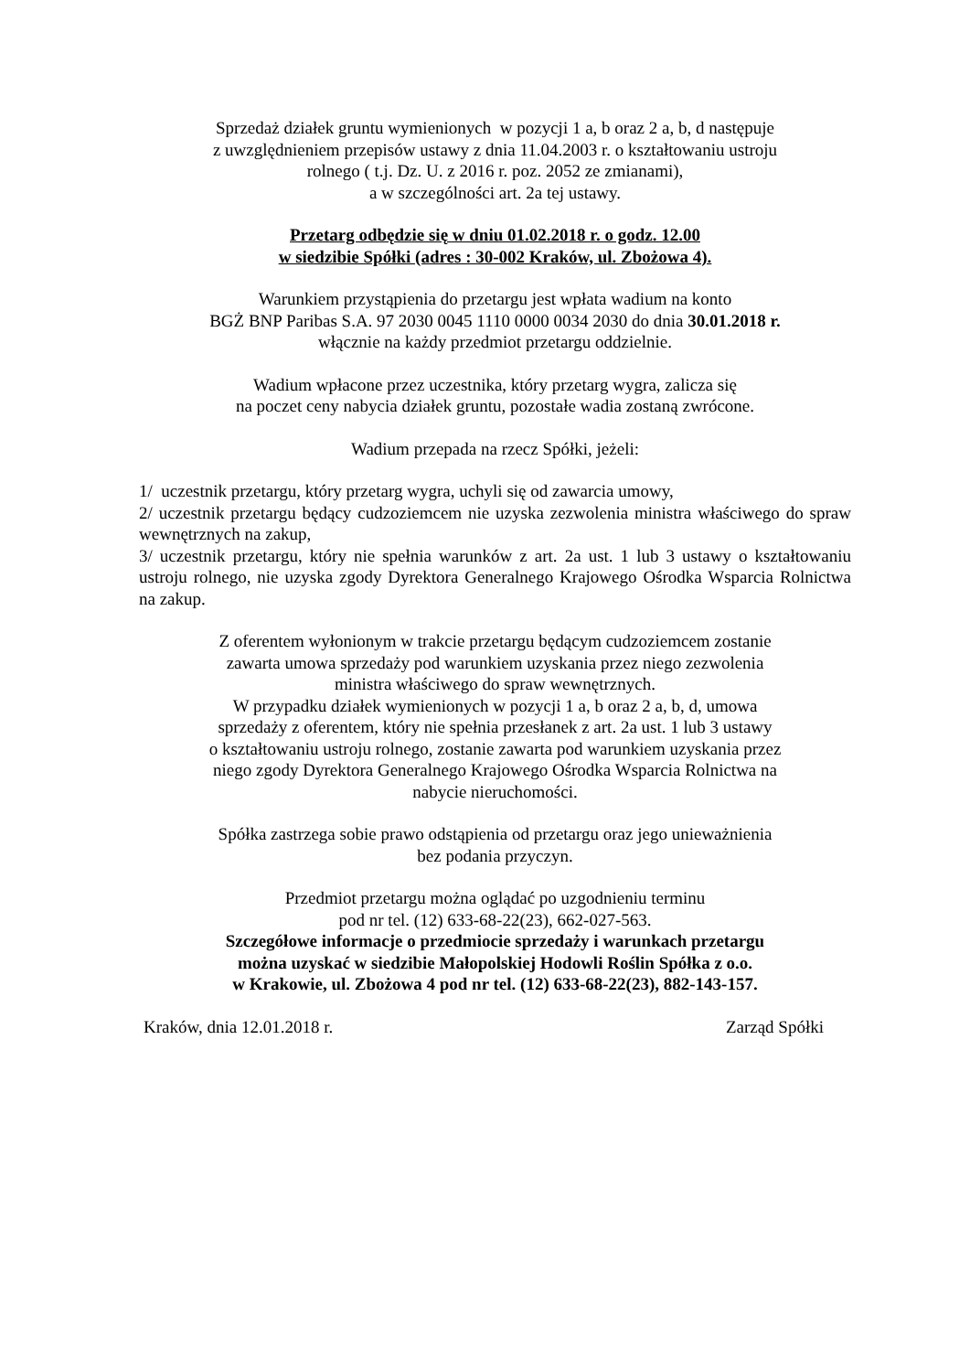Sprzedaż działek gruntu wymienionych w pozycji 1 a, b oraz 2 a, b, d następuje
z uwzględnieniem przepisów ustawy z dnia 11.04.2003 r. o kształtowaniu ustroju
rolnego ( t.j. Dz. U. z 2016 r. poz. 2052 ze zmianami),
a w szczególności art. 2a tej ustawy.
Przetarg odbędzie się w dniu 01.02.2018 r. o godz. 12.00
w siedzibie Spółki (adres : 30-002 Kraków, ul. Zbożowa 4).
Warunkiem przystąpienia do przetargu jest wpłata wadium na konto
BGŻ BNP Paribas S.A. 97 2030 0045 1110 0000 0034 2030 do dnia 30.01.2018 r.
włącznie na każdy przedmiot przetargu oddzielnie.
Wadium wpłacone przez uczestnika, który przetarg wygra, zalicza się
na poczet ceny nabycia działek gruntu, pozostałe wadia zostaną zwrócone.
Wadium przepada na rzecz Spółki, jeżeli:
1/ uczestnik przetargu, który przetarg wygra, uchyli się od zawarcia umowy,
2/ uczestnik przetargu będący cudzoziemcem nie uzyska zezwolenia ministra właściwego do spraw wewnętrznych na zakup,
3/ uczestnik przetargu, który nie spełnia warunków z art. 2a ust. 1 lub 3 ustawy o kształtowaniu ustroju rolnego, nie uzyska zgody Dyrektora Generalnego Krajowego Ośrodka Wsparcia Rolnictwa na zakup.
Z oferentem wyłonionym w trakcie przetargu będącym cudzoziemcem zostanie
zawarta umowa sprzedaży pod warunkiem uzyskania przez niego zezwolenia
ministra właściwego do spraw wewnętrznych.
W przypadku działek wymienionych w pozycji 1 a, b oraz 2 a, b, d, umowa
sprzedaży z oferentem, który nie spełnia przesłanek z art. 2a ust. 1 lub 3 ustawy
o kształtowaniu ustroju rolnego, zostanie zawarta pod warunkiem uzyskania przez
niego zgody Dyrektora Generalnego Krajowego Ośrodka Wsparcia Rolnictwa na
nabycie nieruchomości.
Spółka zastrzega sobie prawo odstąpienia od przetargu oraz jego unieważnienia
bez podania przyczyn.
Przedmiot przetargu można oglądać po uzgodnieniu terminu
pod nr tel. (12) 633-68-22(23), 662-027-563.
Szczegółowe informacje o przedmiocie sprzedaży i warunkach przetargu
można uzyskać w siedzibie Małopolskiej Hodowli Roślin Spółka z o.o.
w Krakowie, ul. Zbożowa 4 pod nr tel. (12) 633-68-22(23), 882-143-157.
Kraków, dnia 12.01.2018 r. Zarząd Spółki